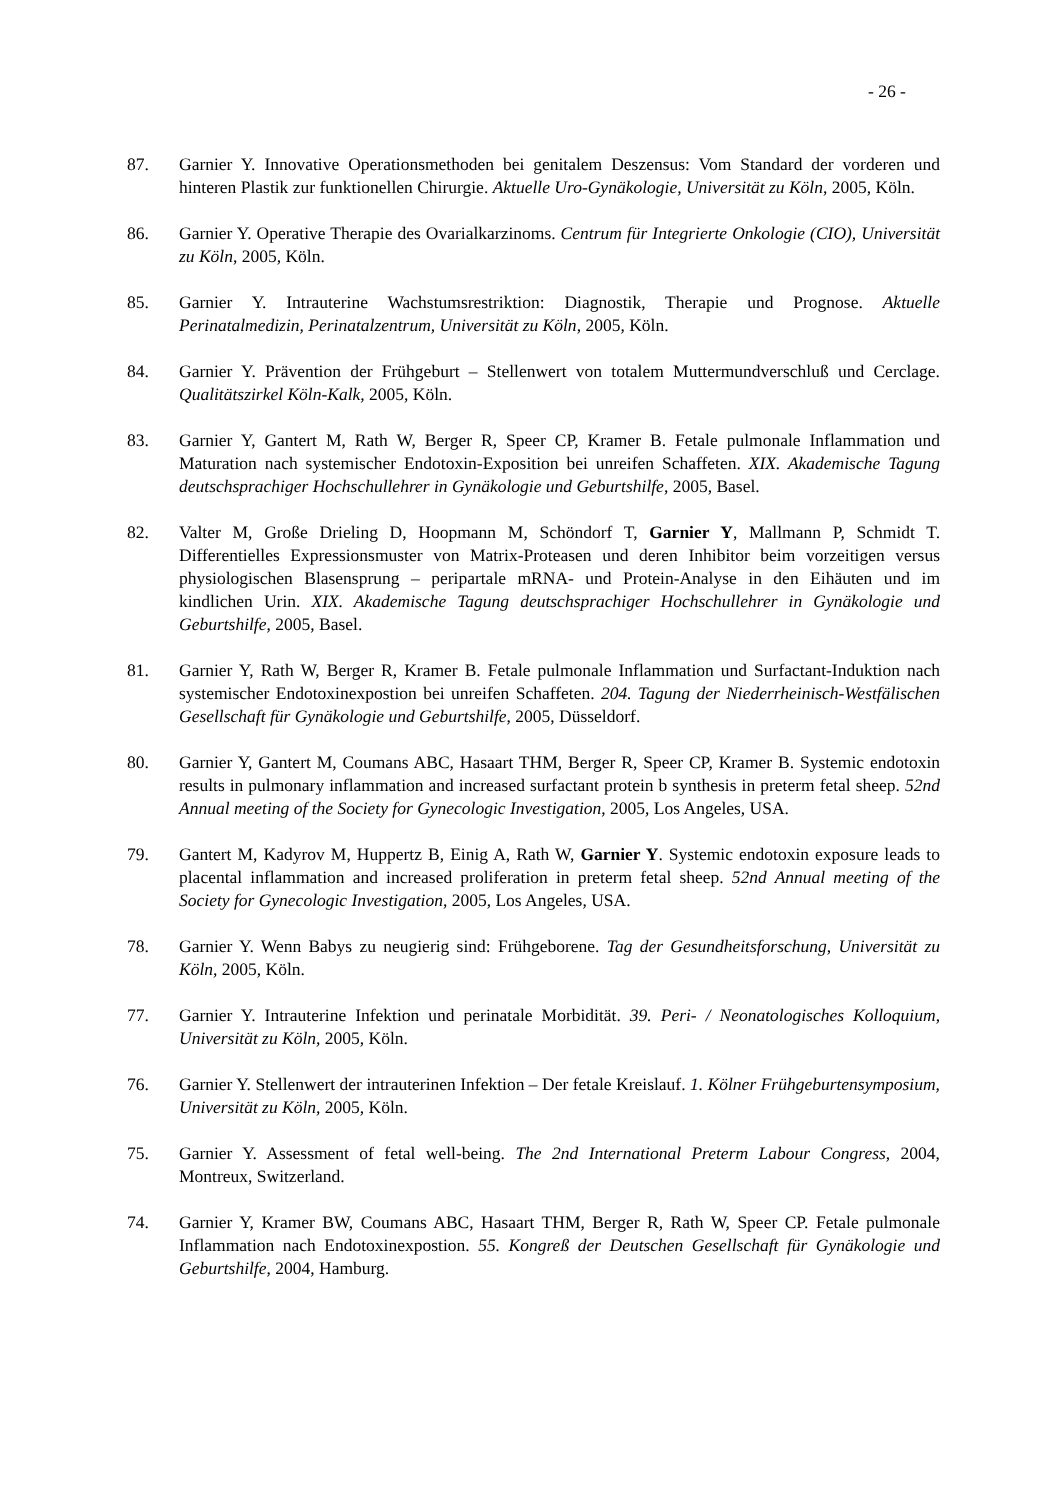- 26 -
87. Garnier Y. Innovative Operationsmethoden bei genitalem Deszensus: Vom Standard der vorderen und hinteren Plastik zur funktionellen Chirurgie. Aktuelle Uro-Gynäkologie, Universität zu Köln, 2005, Köln.
86. Garnier Y. Operative Therapie des Ovarialkarzinoms. Centrum für Integrierte Onkologie (CIO), Universität zu Köln, 2005, Köln.
85. Garnier Y. Intrauterine Wachstumsrestriktion: Diagnostik, Therapie und Prognose. Aktuelle Perinatalmedizin, Perinatalzentrum, Universität zu Köln, 2005, Köln.
84. Garnier Y. Prävention der Frühgeburt – Stellenwert von totalem Muttermundverschluß und Cerclage. Qualitätszirkel Köln-Kalk, 2005, Köln.
83. Garnier Y, Gantert M, Rath W, Berger R, Speer CP, Kramer B. Fetale pulmonale Inflammation und Maturation nach systemischer Endotoxin-Exposition bei unreifen Schaffeten. XIX. Akademische Tagung deutschsprachiger Hochschullehrer in Gynäkologie und Geburtshilfe, 2005, Basel.
82. Valter M, Große Drieling D, Hoopmann M, Schöndorf T, Garnier Y, Mallmann P, Schmidt T. Differentielles Expressionsmuster von Matrix-Proteasen und deren Inhibitor beim vorzeitigen versus physiologischen Blasensprung – peripartale mRNA- und Protein-Analyse in den Eihäuten und im kindlichen Urin. XIX. Akademische Tagung deutschsprachiger Hochschullehrer in Gynäkologie und Geburtshilfe, 2005, Basel.
81. Garnier Y, Rath W, Berger R, Kramer B. Fetale pulmonale Inflammation und Surfactant-Induktion nach systemischer Endotoxinexpostion bei unreifen Schaffeten. 204. Tagung der Niederrheinisch-Westfälischen Gesellschaft für Gynäkologie und Geburtshilfe, 2005, Düsseldorf.
80. Garnier Y, Gantert M, Coumans ABC, Hasaart THM, Berger R, Speer CP, Kramer B. Systemic endotoxin results in pulmonary inflammation and increased surfactant protein b synthesis in preterm fetal sheep. 52nd Annual meeting of the Society for Gynecologic Investigation, 2005, Los Angeles, USA.
79. Gantert M, Kadyrov M, Huppertz B, Einig A, Rath W, Garnier Y. Systemic endotoxin exposure leads to placental inflammation and increased proliferation in preterm fetal sheep. 52nd Annual meeting of the Society for Gynecologic Investigation, 2005, Los Angeles, USA.
78. Garnier Y. Wenn Babys zu neugierig sind: Frühgeborene. Tag der Gesundheitsforschung, Universität zu Köln, 2005, Köln.
77. Garnier Y. Intrauterine Infektion und perinatale Morbidität. 39. Peri- / Neonatologisches Kolloquium, Universität zu Köln, 2005, Köln.
76. Garnier Y. Stellenwert der intrauterinen Infektion – Der fetale Kreislauf. 1. Kölner Frühgeburtensymposium, Universität zu Köln, 2005, Köln.
75. Garnier Y. Assessment of fetal well-being. The 2nd International Preterm Labour Congress, 2004, Montreux, Switzerland.
74. Garnier Y, Kramer BW, Coumans ABC, Hasaart THM, Berger R, Rath W, Speer CP. Fetale pulmonale Inflammation nach Endotoxinexpostion. 55. Kongreß der Deutschen Gesellschaft für Gynäkologie und Geburtshilfe, 2004, Hamburg.